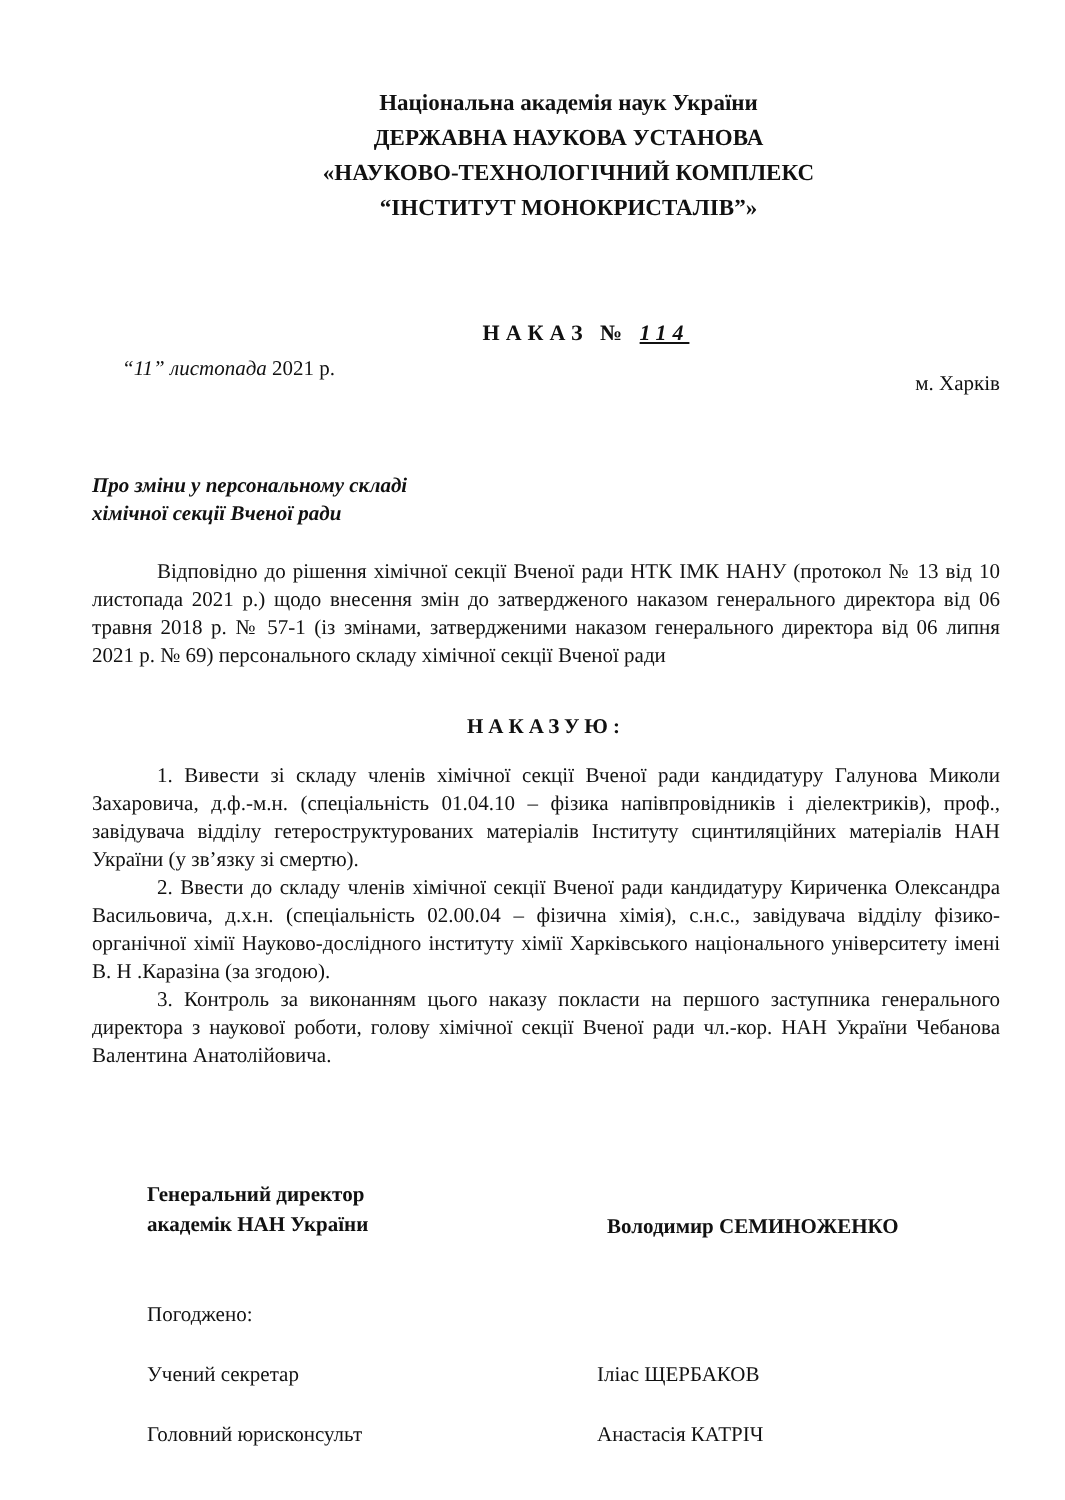Національна академія наук України
ДЕРЖАВНА НАУКОВА УСТАНОВА
«НАУКОВО-ТЕХНОЛОГІЧНИЙ КОМПЛЕКС
“ІНСТИТУТ МОНОКРИСТАЛІВ”»
НАКАЗ № 114
“11” листопада 2021 р. м. Харків
Про зміни у персональному складі
хімічної секції Вченої ради
Відповідно до рішення хімічної секції Вченої ради НТК ІМК НАНУ (протокол № 13 від 10 листопада 2021 р.) щодо внесення змін до затвердженого наказом генерального директора від 06 травня 2018 р. № 57-1 (із змінами, затвердженими наказом генерального директора від 06 липня 2021 р. № 69) персонального складу хімічної секції Вченої ради
НАКАЗУЮ:
1. Вивести зі складу членів хімічної секції Вченої ради кандидатуру Галунова Миколи Захаровича, д.ф.-м.н. (спеціальність 01.04.10 – фізика напівпровідників і діелектриків), проф., завідувача відділу гетероструктурованих матеріалів Інституту сцинтиляційних матеріалів НАН України (у зв’язку зі смертю).
2. Ввести до складу членів хімічної секції Вченої ради кандидатуру Кириченка Олександра Васильовича, д.х.н. (спеціальність 02.00.04 – фізична хімія), с.н.с., завідувача відділу фізико-органічної хімії Науково-дослідного інституту хімії Харківського національного університету імені В. Н .Каразіна (за згодою).
3. Контроль за виконанням цього наказу покласти на першого заступника генерального директора з наукової роботи, голову хімічної секції Вченої ради чл.-кор. НАН України Чебанова Валентина Анатолійовича.
Генеральний директор
академік НАН України
Володимир СЕМИНОЖЕНКО
Погоджено:
Учений секретар Іліас ЩЕРБАКОВ
Головний юрисконсульт Анастасія КАТРІЧ